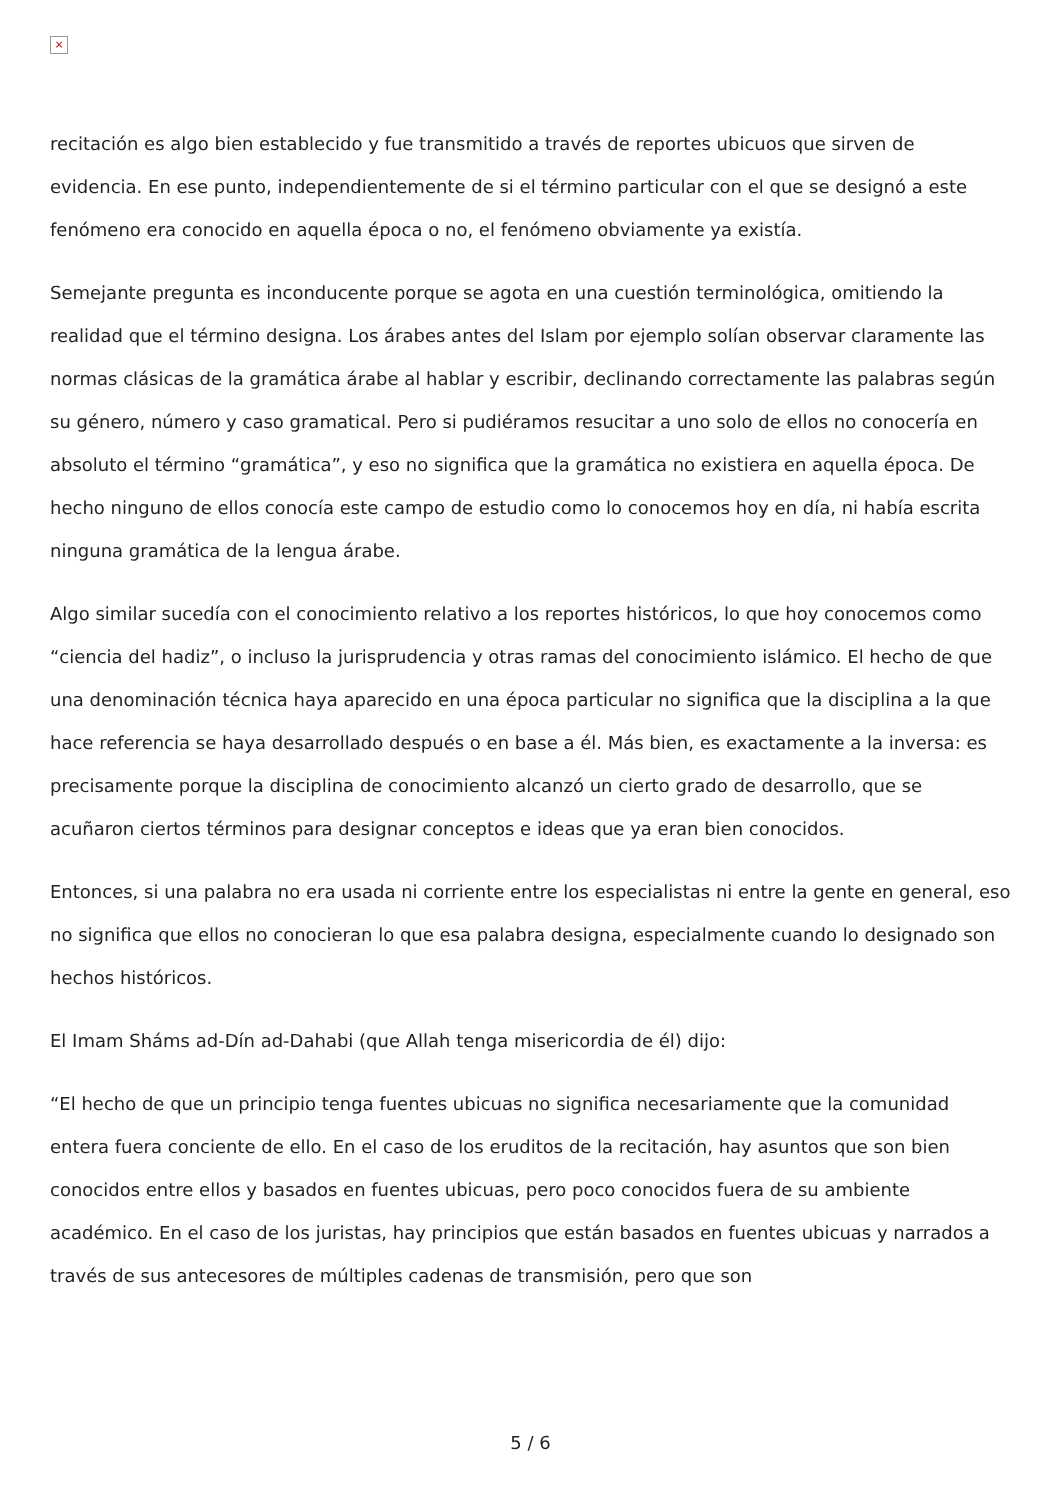×
recitación es algo bien establecido y fue transmitido a través de reportes ubicuos que sirven de evidencia. En ese punto, independientemente de si el término particular con el que se designó a este fenómeno era conocido en aquella época o no, el fenómeno obviamente ya existía.
Semejante pregunta es inconducente porque se agota en una cuestión terminológica, omitiendo la realidad que el término designa. Los árabes antes del Islam por ejemplo solían observar claramente las normas clásicas de la gramática árabe al hablar y escribir, declinando correctamente las palabras según su género, número y caso gramatical. Pero si pudiéramos resucitar a uno solo de ellos no conocería en absoluto el término “gramática”, y eso no significa que la gramática no existiera en aquella época. De hecho ninguno de ellos conocía este campo de estudio como lo conocemos hoy en día, ni había escrita ninguna gramática de la lengua árabe.
Algo similar sucedía con el conocimiento relativo a los reportes históricos, lo que hoy conocemos como “ciencia del hadiz”, o incluso la jurisprudencia y otras ramas del conocimiento islámico. El hecho de que una denominación técnica haya aparecido en una época particular no significa que la disciplina a la que hace referencia se haya desarrollado después o en base a él. Más bien, es exactamente a la inversa: es precisamente porque la disciplina de conocimiento alcanzó un cierto grado de desarrollo, que se acuñaron ciertos términos para designar conceptos e ideas que ya eran bien conocidos.
Entonces, si una palabra no era usada ni corriente entre los especialistas ni entre la gente en general, eso no significa que ellos no conocieran lo que esa palabra designa, especialmente cuando lo designado son hechos históricos.
El Imam Sháms ad-Dín ad-Dahabi (que Allah tenga misericordia de él) dijo:
“El hecho de que un principio tenga fuentes ubicuas no significa necesariamente que la comunidad entera fuera conciente de ello. En el caso de los eruditos de la recitación, hay asuntos que son bien conocidos entre ellos y basados en fuentes ubicuas, pero poco conocidos fuera de su ambiente académico. En el caso de los juristas, hay principios que están basados en fuentes ubicuas y narrados a través de sus antecesores de múltiples cadenas de transmisión, pero que son
5 / 6